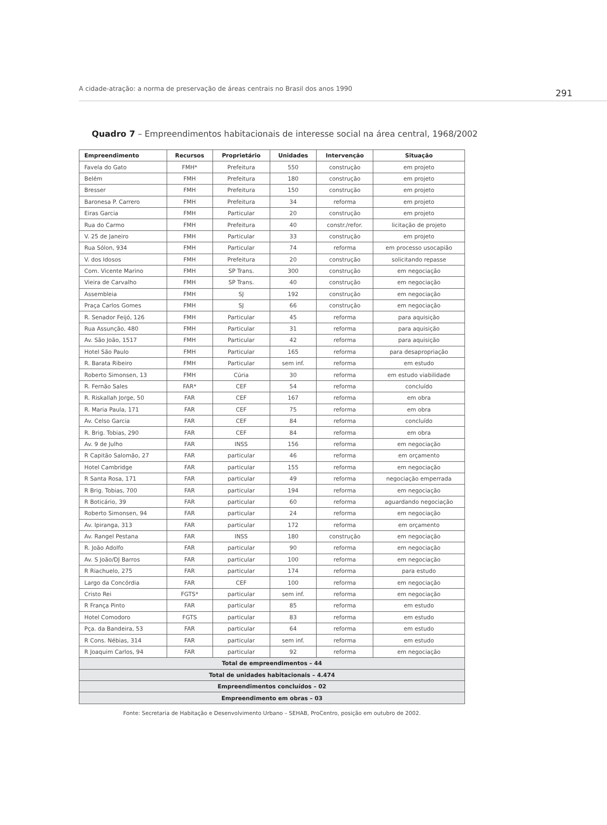A cidade-atração: a norma de preservação de áreas centrais no Brasil dos anos 1990 291
Quadro 7 – Empreendimentos habitacionais de interesse social na área central, 1968/2002
| Empreendimento | Recursos | Proprietário | Unidades | Intervenção | Situação |
| --- | --- | --- | --- | --- | --- |
| Favela do Gato | FMH* | Prefeitura | 550 | construção | em projeto |
| Belém | FMH | Prefeitura | 180 | construção | em projeto |
| Bresser | FMH | Prefeitura | 150 | construção | em projeto |
| Baronesa P. Carrero | FMH | Prefeitura | 34 | reforma | em projeto |
| Eiras Garcia | FMH | Particular | 20 | construção | em projeto |
| Rua do Carmo | FMH | Prefeitura | 40 | constr./refor. | licitação de projeto |
| V. 25 de Janeiro | FMH | Particular | 33 | construção | em projeto |
| Rua Sólon, 934 | FMH | Particular | 74 | reforma | em processo usocapião |
| V. dos Idosos | FMH | Prefeitura | 20 | construção | solicitando repasse |
| Com. Vicente Marino | FMH | SP Trans. | 300 | construção | em negociação |
| Vieira de Carvalho | FMH | SP Trans. | 40 | construção | em negociação |
| Assembleia | FMH | SJ | 192 | construção | em negociação |
| Praça Carlos Gomes | FMH | SJ | 66 | construção | em negociação |
| R. Senador Feijó, 126 | FMH | Particular | 45 | reforma | para aquisição |
| Rua Assunção, 480 | FMH | Particular | 31 | reforma | para aquisição |
| Av. São João, 1517 | FMH | Particular | 42 | reforma | para aquisição |
| Hotel São Paulo | FMH | Particular | 165 | reforma | para desapropriação |
| R. Barata Ribeiro | FMH | Particular | sem inf. | reforma | em estudo |
| Roberto Simonsen, 13 | FMH | Cúria | 30 | reforma | em estudo viabilidade |
| R. Fernão Sales | FAR* | CEF | 54 | reforma | concluído |
| R. Riskallah Jorge, 50 | FAR | CEF | 167 | reforma | em obra |
| R. Maria Paula, 171 | FAR | CEF | 75 | reforma | em obra |
| Av. Celso Garcia | FAR | CEF | 84 | reforma | concluído |
| R. Brig. Tobias, 290 | FAR | CEF | 84 | reforma | em obra |
| Av. 9 de Julho | FAR | INSS | 156 | reforma | em negociação |
| R Capitão Salomão, 27 | FAR | particular | 46 | reforma | em orçamento |
| Hotel Cambridge | FAR | particular | 155 | reforma | em negociação |
| R Santa Rosa, 171 | FAR | particular | 49 | reforma | negociação emperrada |
| R Brig. Tobias, 700 | FAR | particular | 194 | reforma | em negociação |
| R Boticário, 39 | FAR | particular | 60 | reforma | aguardando negociação |
| Roberto Simonsen, 94 | FAR | particular | 24 | reforma | em negociação |
| Av. Ipiranga, 313 | FAR | particular | 172 | reforma | em orçamento |
| Av. Rangel Pestana | FAR | INSS | 180 | construção | em negociação |
| R. João Adolfo | FAR | particular | 90 | reforma | em negociação |
| Av. S João/DJ Barros | FAR | particular | 100 | reforma | em negociação |
| R Riachuelo, 275 | FAR | particular | 174 | reforma | para estudo |
| Largo da Concórdia | FAR | CEF | 100 | reforma | em negociação |
| Cristo Rei | FGTS* | particular | sem inf. | reforma | em negociação |
| R França Pinto | FAR | particular | 85 | reforma | em estudo |
| Hotel Comodoro | FGTS | particular | 83 | reforma | em estudo |
| Pça. da Bandeira, 53 | FAR | particular | 64 | reforma | em estudo |
| R Cons. Nébias, 314 | FAR | particular | sem inf. | reforma | em estudo |
| R Joaquim Carlos, 94 | FAR | particular | 92 | reforma | em negociação |
| Total de empreendimentos – 44 | | | | | |
| Total de unidades habitacionais – 4.474 | | | | | |
| Empreendimentos concluídos – 02 | | | | | |
| Empreendimento em obras – 03 | | | | | |
Fonte: Secretaria de Habitação e Desenvolvimento Urbano – SEHAB, ProCentro, posição em outubro de 2002.